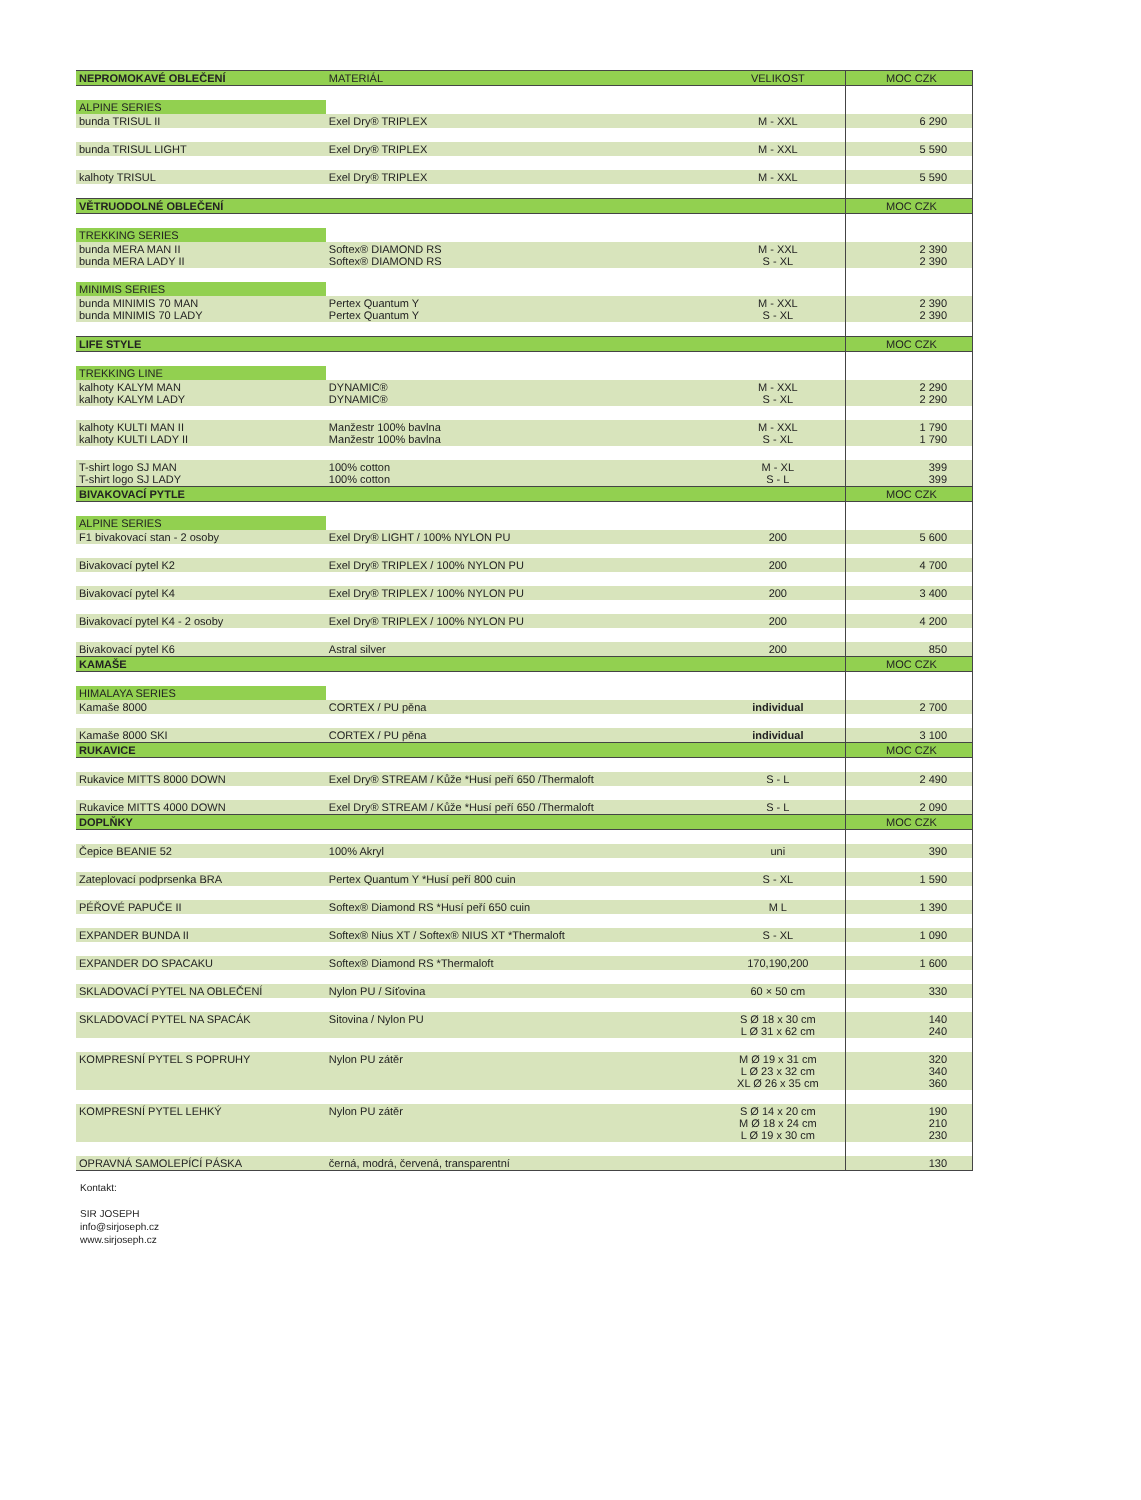| NEPROMOKAVÉ OBLEČENÍ | MATERIÁL | VELIKOST | MOC CZK |
| --- | --- | --- | --- |
| ALPINE SERIES | | | |
| bunda TRISUL II | Exel Dry® TRIPLEX | M - XXL | 6 290 |
| bunda TRISUL LIGHT | Exel Dry® TRIPLEX | M - XXL | 5 590 |
| kalhoty TRISUL | Exel Dry® TRIPLEX | M - XXL | 5 590 |
| VĚTRUODOLNÉ OBLEČENÍ | | | MOC CZK |
| TREKKING SERIES | | | |
| bunda MERA MAN II bunda MERA LADY II | Softex® DIAMOND RS Softex® DIAMOND RS | M - XXL S - XL | 2 390 2 390 |
| MINIMIS SERIES | | | |
| bunda MINIMIS 70 MAN bunda MINIMIS 70 LADY | Pertex Quantum Y Pertex Quantum Y | M - XXL S - XL | 2 390 2 390 |
| LIFE STYLE | | | MOC CZK |
| TREKKING LINE | | | |
| kalhoty KALYM MAN kalhoty KALYM LADY | DYNAMIC® DYNAMIC® | M - XXL S - XL | 2 290 2 290 |
| kalhoty KULTI MAN II kalhoty KULTI LADY II | Manžestr 100% bavlna Manžestr 100% bavlna | M - XXL S - XL | 1 790 1 790 |
| T-shirt logo SJ MAN T-shirt logo SJ LADY | 100% cotton 100% cotton | M - XL S - L | 399 399 |
| BIVAKOVACÍ PYTLE | | | MOC CZK |
| ALPINE SERIES | | | |
| F1 bivakovací stan - 2 osoby | Exel Dry® LIGHT / 100% NYLON PU | 200 | 5 600 |
| Bivakovací pytel K2 | Exel Dry® TRIPLEX / 100% NYLON PU | 200 | 4 700 |
| Bivakovací pytel K4 | Exel Dry® TRIPLEX / 100% NYLON PU | 200 | 3 400 |
| Bivakovací pytel K4 - 2 osoby | Exel Dry® TRIPLEX / 100% NYLON PU | 200 | 4 200 |
| Bivakovací pytel K6 | Astral silver | 200 | 850 |
| KAMAŠE | | | MOC CZK |
| HIMALAYA SERIES | | | |
| Kamaše 8000 | CORTEX / PU pěna | individual | 2 700 |
| Kamaše 8000 SKI | CORTEX / PU pěna | individual | 3 100 |
| RUKAVICE | | | MOC CZK |
| Rukavice MITTS 8000 DOWN | Exel Dry® STREAM / Kůže *Husí peří 650 /Thermaloft | S - L | 2 490 |
| Rukavice MITTS 4000 DOWN | Exel Dry® STREAM / Kůže *Husí peří 650 /Thermaloft | S - L | 2 090 |
| DOPLŇKY | | | MOC CZK |
| Čepice BEANIE 52 | 100% Akryl | uni | 390 |
| Zateplovací podprsenka BRA | Pertex Quantum Y *Husí peří 800 cuin | S - XL | 1 590 |
| PÉŘOVÉ PAPUČE II | Softex® Diamond RS *Husí peří 650 cuin | M L | 1 390 |
| EXPANDER BUNDA II | Softex® Nius XT / Softex® NIUS XT *Thermaloft | S - XL | 1 090 |
| EXPANDER DO SPACAKU | Softex® Diamond RS *Thermaloft | 170,190,200 | 1 600 |
| SKLADOVACÍ PYTEL NA OBLEČENÍ | Nylon PU / Síťovina | 60 × 50 cm | 330 |
| SKLADOVACÍ PYTEL NA SPACÁK | Sitovina / Nylon PU | S Ø 18 x 30 cm L Ø 31 x 62 cm | 140 240 |
| KOMPRESNÍ PYTEL S POPRUHY | Nylon PU zátěr | M Ø 19 x 31 cm L Ø 23 x 32 cm XL Ø 26 x 35 cm | 320 340 360 |
| KOMPRESNÍ PYTEL LEHKÝ | Nylon PU zátěr | S Ø 14 x 20 cm M Ø 18 x 24 cm L Ø 19 x 30 cm | 190 210 230 |
| OPRAVNÁ SAMOLEPÍCÍ PÁSKA | černá, modrá, červená, transparentní | | 130 |
Kontakt:
SIR JOSEPH
info@sirjoseph.cz
www.sirjoseph.cz